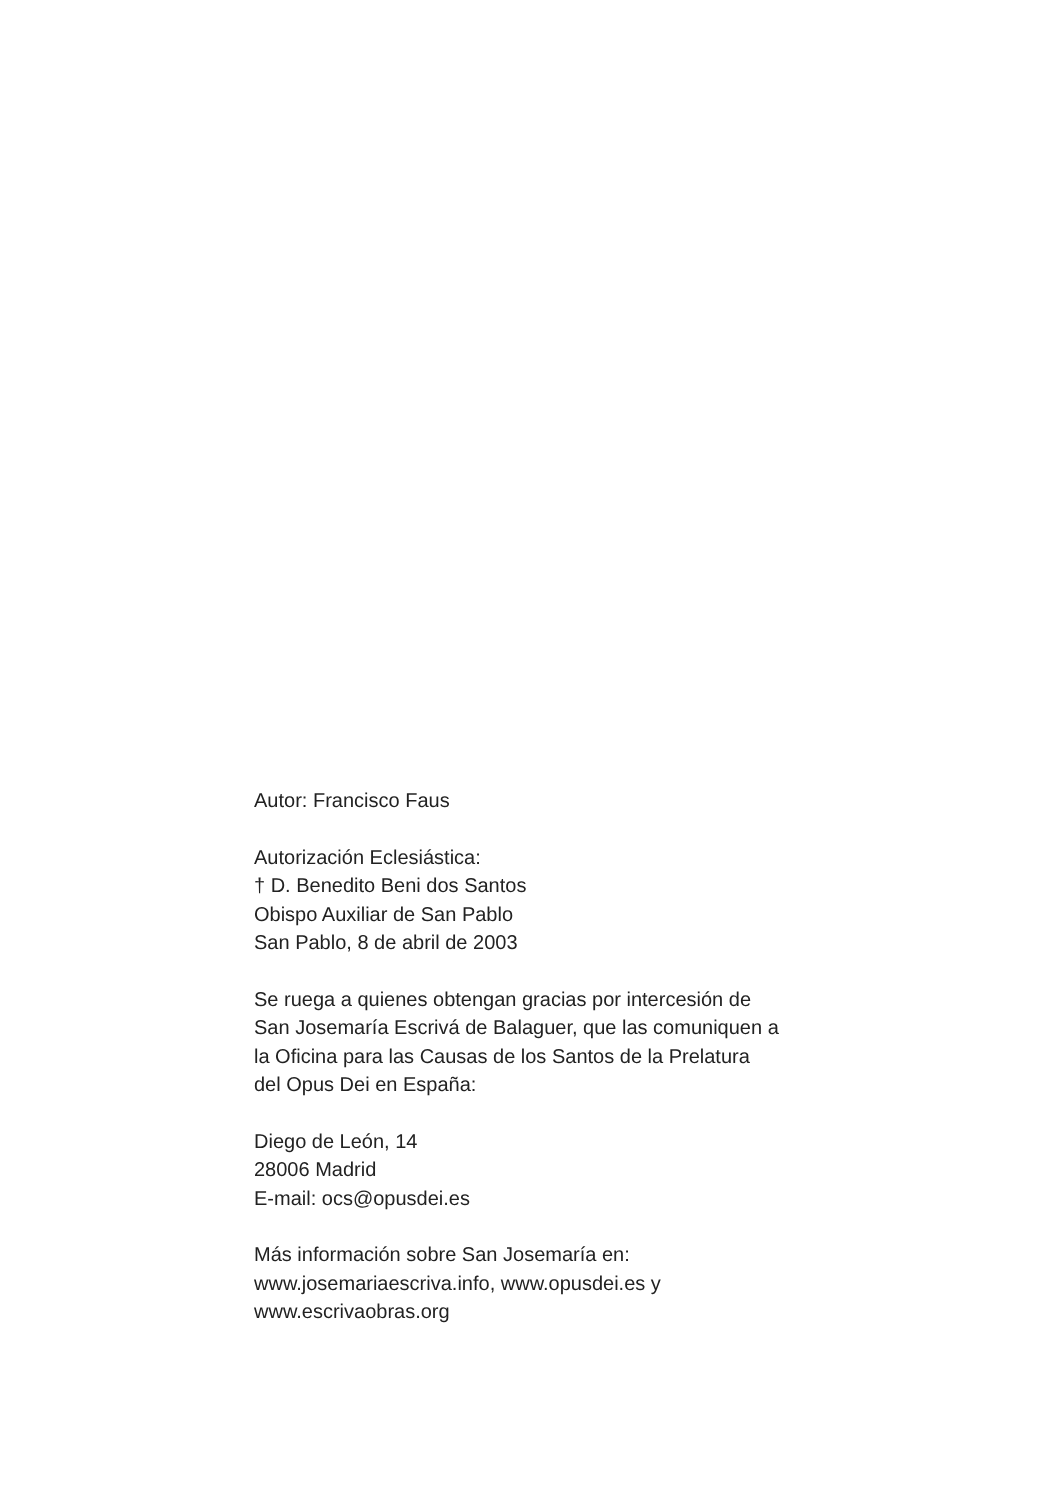Autor: Francisco Faus
Autorización Eclesiástica:
† D. Benedito Beni dos Santos
Obispo Auxiliar de San Pablo
San Pablo, 8 de abril de 2003
Se ruega a quienes obtengan gracias por intercesión de
San Josemaría Escrivá de Balaguer, que las comuniquen a
la Oficina para las Causas de los Santos de la Prelatura
del Opus Dei en España:
Diego de León, 14
28006 Madrid
E-mail: ocs@opusdei.es
Más información sobre San Josemaría en:
www.josemariaescriva.info, www.opusdei.es y
www.escrivaobras.org